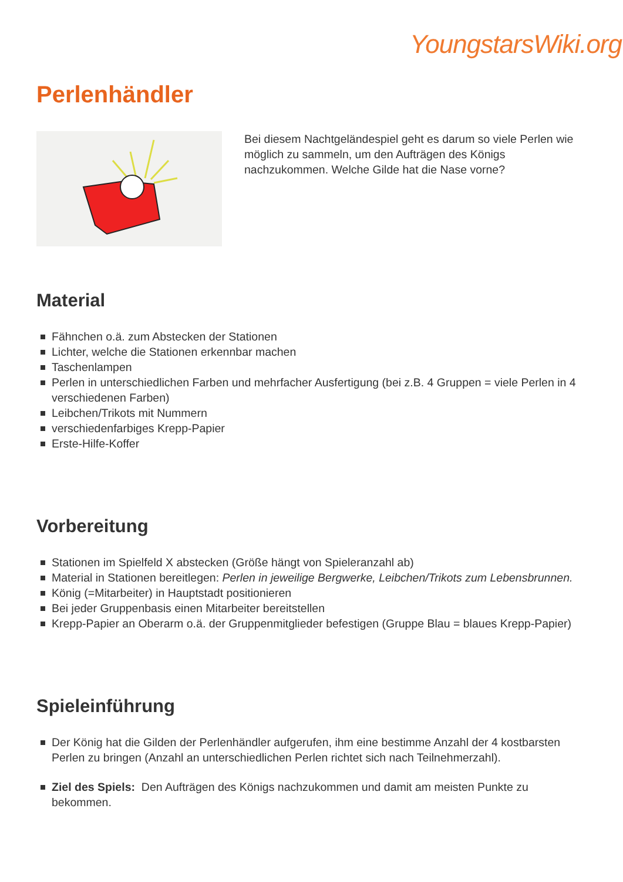YoungstarsWiki.org
Perlenhändler
Bei diesem Nachtgeländespiel geht es darum so viele Perlen wie möglich zu sammeln, um den Aufträgen des Königs nachzukommen. Welche Gilde hat die Nase vorne?
Material
Fähnchen o.ä. zum Abstecken der Stationen
Lichter, welche die Stationen erkennbar machen
Taschenlampen
Perlen in unterschiedlichen Farben und mehrfacher Ausfertigung (bei z.B. 4 Gruppen = viele Perlen in 4 verschiedenen Farben)
Leibchen/Trikots mit Nummern
verschiedenfarbiges Krepp-Papier
Erste-Hilfe-Koffer
Vorbereitung
Stationen im Spielfeld X abstecken (Größe hängt von Spieleranzahl ab)
Material in Stationen bereitlegen: Perlen in jeweilige Bergwerke, Leibchen/Trikots zum Lebensbrunnen.
König (=Mitarbeiter) in Hauptstadt positionieren
Bei jeder Gruppenbasis einen Mitarbeiter bereitstellen
Krepp-Papier an Oberarm o.ä. der Gruppenmitglieder befestigen (Gruppe Blau = blaues Krepp-Papier)
Spieleinführung
Der König hat die Gilden der Perlenhändler aufgerufen, ihm eine bestimme Anzahl der 4 kostbarsten Perlen zu bringen (Anzahl an unterschiedlichen Perlen richtet sich nach Teilnehmerzahl).
Ziel des Spiels: Den Aufträgen des Königs nachzukommen und damit am meisten Punkte zu bekommen.